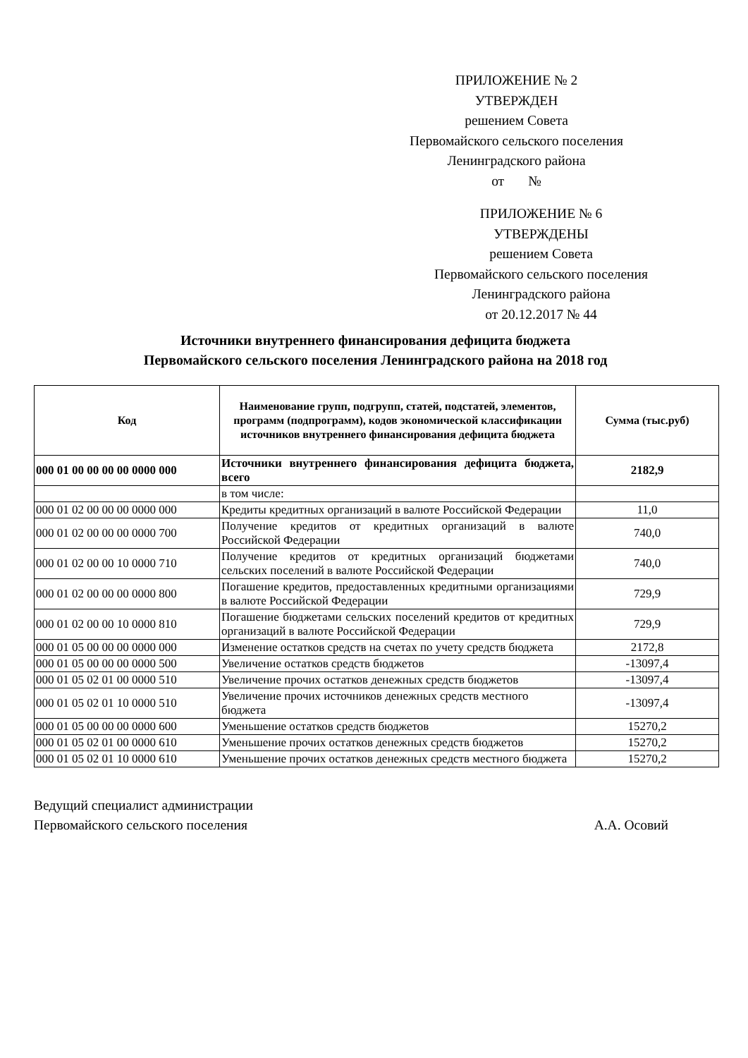ПРИЛОЖЕНИЕ № 2
УТВЕРЖДЕН
решением Совета
Первомайского сельского поселения
Ленинградского района
от №
ПРИЛОЖЕНИЕ № 6
УТВЕРЖДЕНЫ
решением Совета
Первомайского сельского поселения
Ленинградского района
от 20.12.2017 № 44
Источники внутреннего финансирования дефицита бюджета
Первомайского сельского поселения Ленинградского района на 2018 год
| Код | Наименование групп, подгрупп, статей, подстатей, элементов, программ (подпрограмм), кодов экономической классификации источников внутреннего финансирования дефицита бюджета | Сумма (тыс.руб) |
| --- | --- | --- |
| 000 01 00 00 00 00 0000 000 | Источники внутреннего финансирования дефицита бюджета, всего | 2182,9 |
| | в том числе: | |
| 000 01 02 00 00 00 0000 000 | Кредиты кредитных организаций в валюте Российской Федерации | 11,0 |
| 000 01 02 00 00 00 0000 700 | Получение кредитов от кредитных организаций в валюте Российской Федерации | 740,0 |
| 000 01 02 00 00 10 0000 710 | Получение кредитов от кредитных организаций бюджетами сельских поселений в валюте Российской Федерации | 740,0 |
| 000 01 02 00 00 00 0000 800 | Погашение кредитов, предоставленных кредитными организациями в валюте Российской Федерации | 729,9 |
| 000 01 02 00 00 10 0000 810 | Погашение бюджетами сельских поселений кредитов от кредитных организаций в валюте Российской Федерации | 729,9 |
| 000 01 05 00 00 00 0000 000 | Изменение остатков средств на счетах по учету средств бюджета | 2172,8 |
| 000 01 05 00 00 00 0000 500 | Увеличение остатков средств бюджетов | -13097,4 |
| 000 01 05 02 01 00 0000 510 | Увеличение прочих остатков денежных средств бюджетов | -13097,4 |
| 000 01 05 02 01 10 0000 510 | Увеличение прочих источников денежных средств местного бюджета | -13097,4 |
| 000 01 05 00 00 00 0000 600 | Уменьшение остатков средств бюджетов | 15270,2 |
| 000 01 05 02 01 00 0000 610 | Уменьшение прочих остатков денежных средств бюджетов | 15270,2 |
| 000 01 05 02 01 10 0000 610 | Уменьшение прочих остатков денежных средств местного бюджета | 15270,2 |
Ведущий специалист администрации
Первомайского сельского поселения
А.А. Осовий